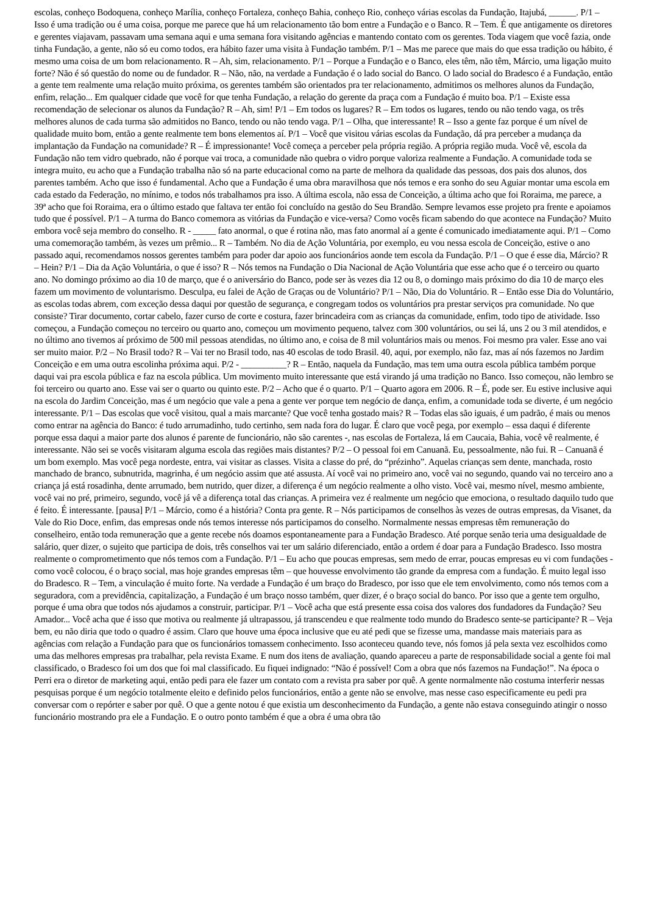escolas, conheço Bodoquena, conheço Marília, conheço Fortaleza, conheço Bahia, conheço Rio, conheço várias escolas da Fundação, Itajubá, ______. P/1 – Isso é uma tradição ou é uma coisa, porque me parece que há um relacionamento tão bom entre a Fundação e o Banco. R – Tem. É que antigamente os diretores e gerentes viajavam, passavam uma semana aqui e uma semana fora visitando agências e mantendo contato com os gerentes. Toda viagem que você fazia, onde tinha Fundação, a gente, não só eu como todos, era hábito fazer uma visita à Fundação também. P/1 – Mas me parece que mais do que essa tradição ou hábito, é mesmo uma coisa de um bom relacionamento. R – Ah, sim, relacionamento. P/1 – Porque a Fundação e o Banco, eles têm, não têm, Márcio, uma ligação muito forte? Não é só questão do nome ou de fundador. R – Não, não, na verdade a Fundação é o lado social do Banco. O lado social do Bradesco é a Fundação, então a gente tem realmente uma relação muito próxima, os gerentes também são orientados pra ter relacionamento, admitimos os melhores alunos da Fundação, enfim, relação... Em qualquer cidade que você for que tenha Fundação, a relação do gerente da praça com a Fundação é muito boa. P/1 – Existe essa recomendação de selecionar os alunos da Fundação? R – Ah, sim! P/1 – Em todos os lugares? R – Em todos os lugares, tendo ou não tendo vaga, os três melhores alunos de cada turma são admitidos no Banco, tendo ou não tendo vaga. P/1 – Olha, que interessante! R – Isso a gente faz porque é um nível de qualidade muito bom, então a gente realmente tem bons elementos aí. P/1 – Você que visitou várias escolas da Fundação, dá pra perceber a mudança da implantação da Fundação na comunidade? R – É impressionante! Você começa a perceber pela própria região. A própria região muda. Você vê, escola da Fundação não tem vidro quebrado, não é porque vai troca, a comunidade não quebra o vidro porque valoriza realmente a Fundação. A comunidade toda se integra muito, eu acho que a Fundação trabalha não só na parte educacional como na parte de melhora da qualidade das pessoas, dos pais dos alunos, dos parentes também. Acho que isso é fundamental. Acho que a Fundação é uma obra maravilhosa que nós temos e era sonho do seu Aguiar montar uma escola em cada estado da Federação, no mínimo, e todos nós trabalhamos pra isso. A última escola, não essa de Conceição, a última acho que foi Roraima, me parece, a 39ª acho que foi Roraima, era o último estado que faltava ter então foi concluído na gestão do Seu Brandão. Sempre levamos esse projeto pra frente e apoiamos tudo que é possível. P/1 – A turma do Banco comemora as vitórias da Fundação e vice-versa? Como vocês ficam sabendo do que acontece na Fundação? Muito embora você seja membro do conselho. R - _____ fato anormal, o que é rotina não, mas fato anormal aí a gente é comunicado imediatamente aqui. P/1 – Como uma comemoração também, às vezes um prêmio... R – Também. No dia de Ação Voluntária, por exemplo, eu vou nessa escola de Conceição, estive o ano passado aqui, recomendamos nossos gerentes também para poder dar apoio aos funcionários aonde tem escola da Fundação. P/1 – O que é esse dia, Márcio? R – Hein? P/1 – Dia da Ação Voluntária, o que é isso? R – Nós temos na Fundação o Dia Nacional de Ação Voluntária que esse acho que é o terceiro ou quarto ano. No domingo próximo ao dia 10 de março, que é o aniversário do Banco, pode ser às vezes dia 12 ou 8, o domingo mais próximo do dia 10 de março eles fazem um movimento de voluntarismo. Desculpa, eu falei de Ação de Graças ou de Voluntário? P/1 – Não, Dia do Voluntário. R – Então esse Dia do Voluntário, as escolas todas abrem, com exceção dessa daqui por questão de segurança, e congregam todos os voluntários pra prestar serviços pra comunidade. No que consiste? Tirar documento, cortar cabelo, fazer curso de corte e costura, fazer brincadeira com as crianças da comunidade, enfim, todo tipo de atividade. Isso começou, a Fundação começou no terceiro ou quarto ano, começou um movimento pequeno, talvez com 300 voluntários, ou sei lá, uns 2 ou 3 mil atendidos, e no último ano tivemos aí próximo de 500 mil pessoas atendidas, no último ano, e coisa de 8 mil voluntários mais ou menos. Foi mesmo pra valer. Esse ano vai ser muito maior. P/2 – No Brasil todo? R – Vai ter no Brasil todo, nas 40 escolas de todo Brasil. 40, aqui, por exemplo, não faz, mas aí nós fazemos no Jardim Conceição e em uma outra escolinha próxima aqui. P/2 - __________? R – Então, naquela da Fundação, mas tem uma outra escola pública também porque daqui vai pra escola pública e faz na escola pública. Um movimento muito interessante que está virando já uma tradição no Banco. Isso começou, não lembro se foi terceiro ou quarto ano. Esse vai ser o quarto ou quinto este. P/2 – Acho que é o quarto. P/1 – Quarto agora em 2006. R – É, pode ser. Eu estive inclusive aqui na escola do Jardim Conceição, mas é um negócio que vale a pena a gente ver porque tem negócio de dança, enfim, a comunidade toda se diverte, é um negócio interessante. P/1 – Das escolas que você visitou, qual a mais marcante? Que você tenha gostado mais? R – Todas elas são iguais, é um padrão, é mais ou menos como entrar na agência do Banco: é tudo arrumadinho, tudo certinho, sem nada fora do lugar. É claro que você pega, por exemplo – essa daqui é diferente porque essa daqui a maior parte dos alunos é parente de funcionário, não são carentes -, nas escolas de Fortaleza, lá em Caucaia, Bahia, você vê realmente, é interessante. Não sei se vocês visitaram alguma escola das regiões mais distantes? P/2 – O pessoal foi em Canuanã. Eu, pessoalmente, não fui. R – Canuanã é um bom exemplo. Mas você pega nordeste, entra, vai visitar as classes. Visita a classe do pré, do “prézinho”. Aquelas crianças sem dente, manchada, rosto manchado de branco, subnutrida, magrinha, é um negócio assim que até assusta. Aí você vai no primeiro ano, você vai no segundo, quando vai no terceiro ano a criança já está rosadinha, dente arrumado, bem nutrido, quer dizer, a diferença é um negócio realmente a olho visto. Você vai, mesmo nível, mesmo ambiente, você vai no pré, primeiro, segundo, você já vê a diferença total das crianças. A primeira vez é realmente um negócio que emociona, o resultado daquilo tudo que é feito. É interessante. [pausa] P/1 – Márcio, como é a história? Conta pra gente. R – Nós participamos de conselhos às vezes de outras empresas, da Visanet, da Vale do Rio Doce, enfim, das empresas onde nós temos interesse nós participamos do conselho. Normalmente nessas empresas têm remuneração do conselheiro, então toda remuneração que a gente recebe nós doamos espontaneamente para a Fundação Bradesco. Até porque senão teria uma desigualdade de salário, quer dizer, o sujeito que participa de dois, três conselhos vai ter um salário diferenciado, então a ordem é doar para a Fundação Bradesco. Isso mostra realmente o comprometimento que nós temos com a Fundação. P/1 – Eu acho que poucas empresas, sem medo de errar, poucas empresas eu vi com fundações - como você colocou, é o braço social, mas hoje grandes empresas têm – que houvesse envolvimento tão grande da empresa com a fundação. É muito legal isso do Bradesco. R – Tem, a vinculação é muito forte. Na verdade a Fundação é um braço do Bradesco, por isso que ele tem envolvimento, como nós temos com a seguradora, com a previdência, capitalização, a Fundação é um braço nosso também, quer dizer, é o braço social do banco. Por isso que a gente tem orgulho, porque é uma obra que todos nós ajudamos a construir, participar. P/1 – Você acha que está presente essa coisa dos valores dos fundadores da Fundação? Seu Amador... Você acha que é isso que motiva ou realmente já ultrapassou, já transcendeu e que realmente todo mundo do Bradesco sente-se participante? R – Veja bem, eu não diria que todo o quadro é assim. Claro que houve uma época inclusive que eu até pedi que se fizesse uma, mandasse mais materiais para as agências com relação a Fundação para que os funcionários tomassem conhecimento. Isso aconteceu quando teve, nós fomos já pela sexta vez escolhidos como uma das melhores empresas pra trabalhar, pela revista Exame. E num dos itens de avaliação, quando apareceu a parte de responsabilidade social a gente foi mal classificado, o Bradesco foi um dos que foi mal classificado. Eu fiquei indignado: “Não é possível! Com a obra que nós fazemos na Fundação!”. Na época o Perri era o diretor de marketing aqui, então pedi para ele fazer um contato com a revista pra saber por quê. A gente normalmente não costuma interferir nessas pesquisas porque é um negócio totalmente eleito e definido pelos funcionários, então a gente não se envolve, mas nesse caso especificamente eu pedi pra conversar com o repórter e saber por quê. O que a gente notou é que existia um desconhecimento da Fundação, a gente não estava conseguindo atingir o nosso funcionário mostrando pra ele a Fundação. E o outro ponto também é que a obra é uma obra tão